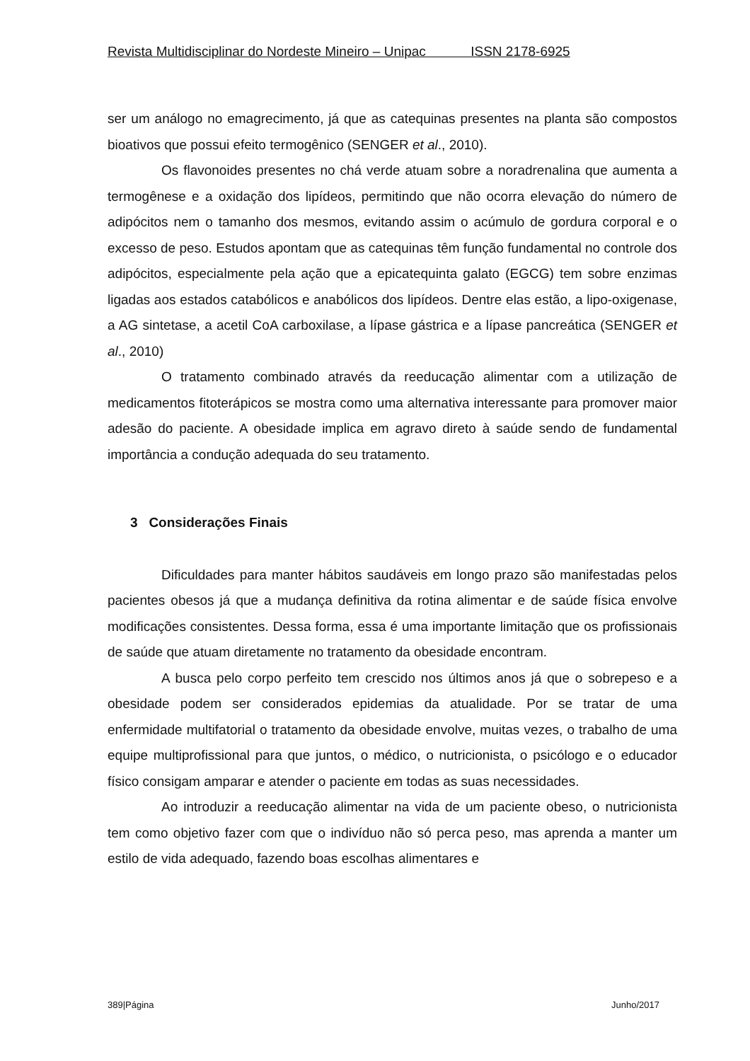Revista Multidisciplinar do Nordeste Mineiro – Unipac ISSN 2178-6925
ser um análogo no emagrecimento, já que as catequinas presentes na planta são compostos bioativos que possui efeito termogênico (SENGER et al., 2010).
Os flavonoides presentes no chá verde atuam sobre a noradrenalina que aumenta a termogênese e a oxidação dos lipídeos, permitindo que não ocorra elevação do número de adipócitos nem o tamanho dos mesmos, evitando assim o acúmulo de gordura corporal e o excesso de peso. Estudos apontam que as catequinas têm função fundamental no controle dos adipócitos, especialmente pela ação que a epicatequinta galato (EGCG) tem sobre enzimas ligadas aos estados catabólicos e anabólicos dos lipídeos. Dentre elas estão, a lipo-oxigenase, a AG sintetase, a acetil CoA carboxilase, a lípase gástrica e a lípase pancreática (SENGER et al., 2010)
O tratamento combinado através da reeducação alimentar com a utilização de medicamentos fitoterápicos se mostra como uma alternativa interessante para promover maior adesão do paciente. A obesidade implica em agravo direto à saúde sendo de fundamental importância a condução adequada do seu tratamento.
3 Considerações Finais
Dificuldades para manter hábitos saudáveis em longo prazo são manifestadas pelos pacientes obesos já que a mudança definitiva da rotina alimentar e de saúde física envolve modificações consistentes. Dessa forma, essa é uma importante limitação que os profissionais de saúde que atuam diretamente no tratamento da obesidade encontram.
A busca pelo corpo perfeito tem crescido nos últimos anos já que o sobrepeso e a obesidade podem ser considerados epidemias da atualidade. Por se tratar de uma enfermidade multifatorial o tratamento da obesidade envolve, muitas vezes, o trabalho de uma equipe multiprofissional para que juntos, o médico, o nutricionista, o psicólogo e o educador físico consigam amparar e atender o paciente em todas as suas necessidades.
Ao introduzir a reeducação alimentar na vida de um paciente obeso, o nutricionista tem como objetivo fazer com que o indivíduo não só perca peso, mas aprenda a manter um estilo de vida adequado, fazendo boas escolhas alimentares e
389|Página Junho/2017